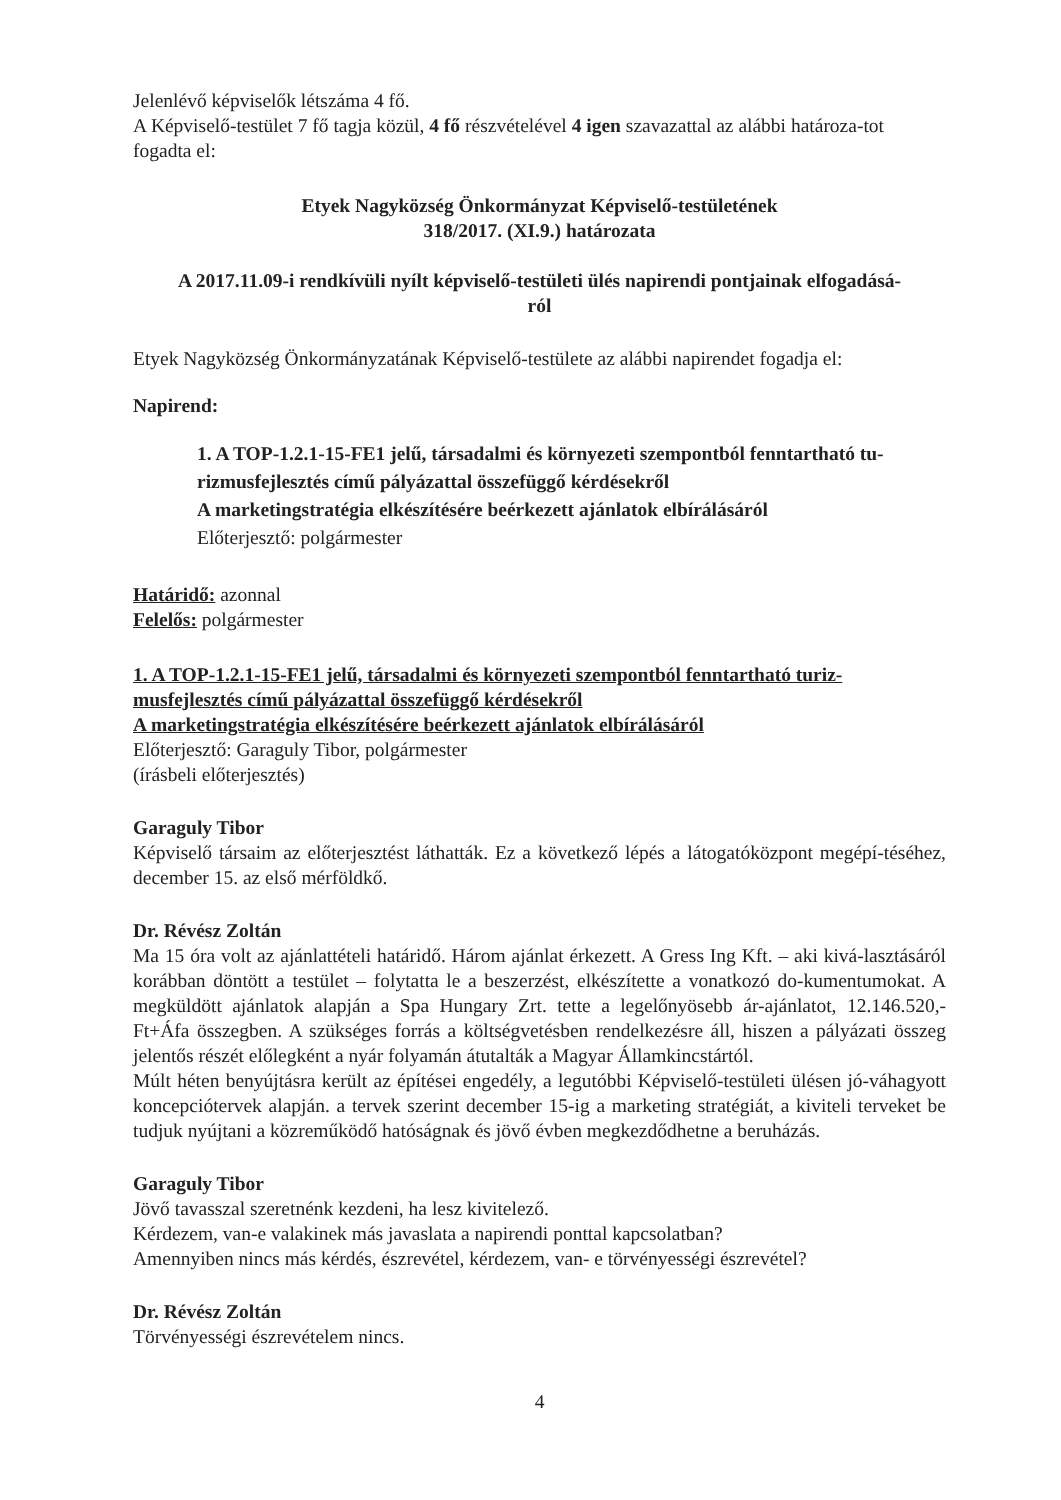Jelenlévő képviselők létszáma 4 fő.
A Képviselő-testület 7 fő tagja közül, 4 fő részvételével 4 igen szavazattal az alábbi határoza-tot fogadta el:
Etyek Nagyközség Önkormányzat Képviselő-testületének
318/2017. (XI.9.) határozata
A 2017.11.09-i rendkívüli nyílt képviselő-testületi ülés napirendi pontjainak elfogadásá-
ról
Etyek Nagyközség Önkormányzatának Képviselő-testülete az alábbi napirendet fogadja el:
Napirend:
1. A TOP-1.2.1-15-FE1 jelű, társadalmi és környezeti szempontból fenntartható tu-rizmusfejlesztés című pályázattal összefüggő kérdésekről
A marketingstratégia elkészítésére beérkezett ajánlatok elbírálásáról
Előterjesztő: polgármester
Határidő: azonnal
Felelős: polgármester
1. A TOP-1.2.1-15-FE1 jelű, társadalmi és környezeti szempontból fenntartható turiz-musfejlesztés című pályázattal összefüggő kérdésekről
A marketingstratégia elkészítésére beérkezett ajánlatok elbírálásáról
Előterjesztő: Garaguly Tibor, polgármester
(írásbeli előterjesztés)
Garaguly Tibor
Képviselő társaim az előterjesztést láthatták. Ez a következő lépés a látogatóközpont megépí-téséhez, december 15. az első mérföldkő.
Dr. Révész Zoltán
Ma 15 óra volt az ajánlattételi határidő. Három ajánlat érkezett. A Gress Ing Kft. – aki kivá-lasztásáról korábban döntött a testület – folytatta le a beszerzést, elkészítette a vonatkozó do-kumentumokat. A megküldött ajánlatok alapján a Spa Hungary Zrt. tette a legelőnyösebb ár-ajánlatot, 12.146.520,- Ft+Áfa összegben. A szükséges forrás a költségvetésben rendelkezésre áll, hiszen a pályázati összeg jelentős részét előlegként a nyár folyamán átutalták a Magyar Államkincstártól.
Múlt héten benyújtásra került az építései engedély, a legutóbbi Képviselő-testületi ülésen jó-váhagyott koncepciótervek alapján. a tervek szerint december 15-ig a marketing stratégiát, a kiviteli terveket be tudjuk nyújtani a közreműködő hatóságnak és jövő évben megkezdődhetne a beruházás.
Garaguly Tibor
Jövő tavasszal szeretnénk kezdeni, ha lesz kivitelező.
Kérdezem, van-e valakinek más javaslata a napirendi ponttal kapcsolatban?
Amennyiben nincs más kérdés, észrevétel, kérdezem, van- e törvényességi észrevétel?
Dr. Révész Zoltán
Törvényességi észrevételem nincs.
4